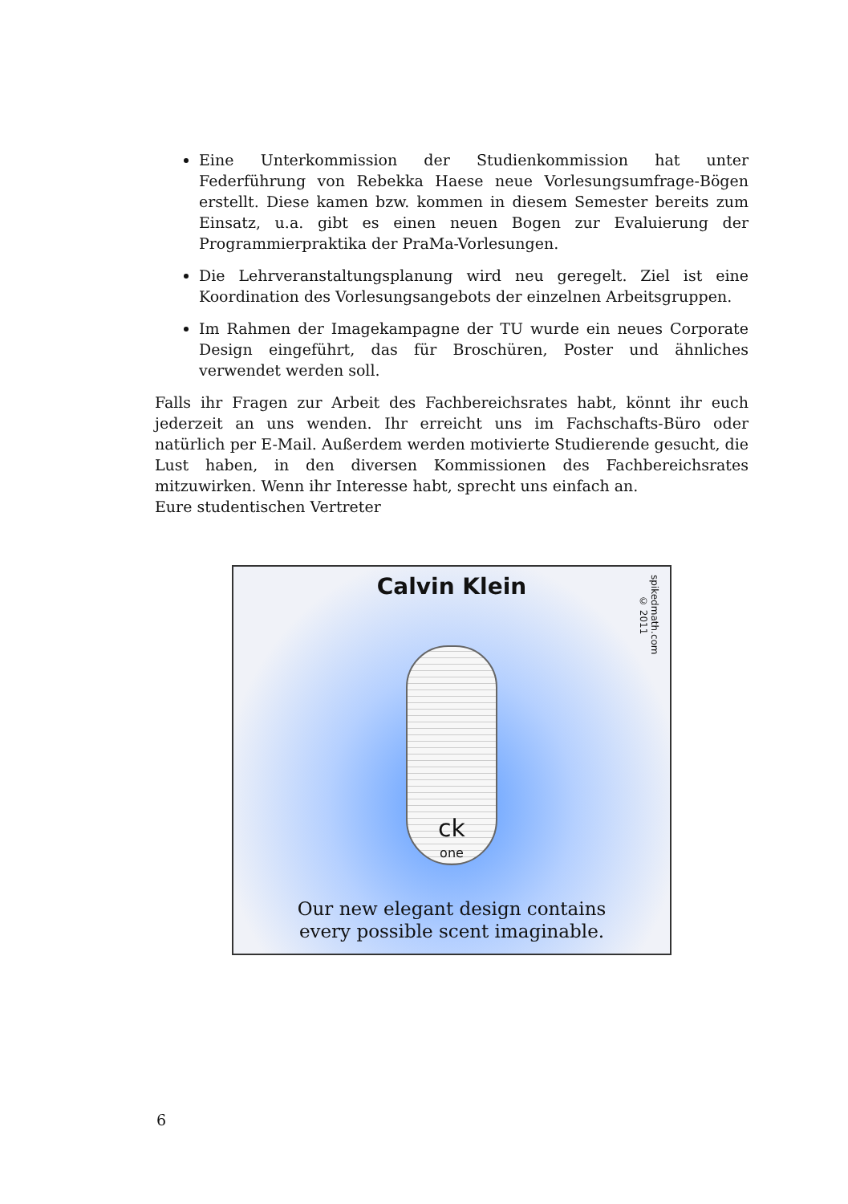Eine Unterkommission der Studienkommission hat unter Federführung von Rebekka Haese neue Vorlesungsumfrage-Bögen erstellt. Diese kamen bzw. kommen in diesem Semester bereits zum Einsatz, u.a. gibt es einen neuen Bogen zur Evaluierung der Programmierpraktika der PraMa-Vorlesungen.
Die Lehrveranstaltungsplanung wird neu geregelt. Ziel ist eine Koordination des Vorlesungsangebots der einzelnen Arbeitsgruppen.
Im Rahmen der Imagekampagne der TU wurde ein neues Corporate Design eingeführt, das für Broschüren, Poster und ähnliches verwendet werden soll.
Falls ihr Fragen zur Arbeit des Fachbereichsrates habt, könnt ihr euch jederzeit an uns wenden. Ihr erreicht uns im Fachschafts-Büro oder natürlich per E-Mail. Außerdem werden motivierte Studierende gesucht, die Lust haben, in den diversen Kommissionen des Fachbereichsrates mitzuwirken. Wenn ihr Interesse habt, sprecht uns einfach an.
Eure studentischen Vertreter
Calvin Klein
spikedmath.com
© 2011
ck
one
Our new elegant design contains
every possible scent imaginable.
6